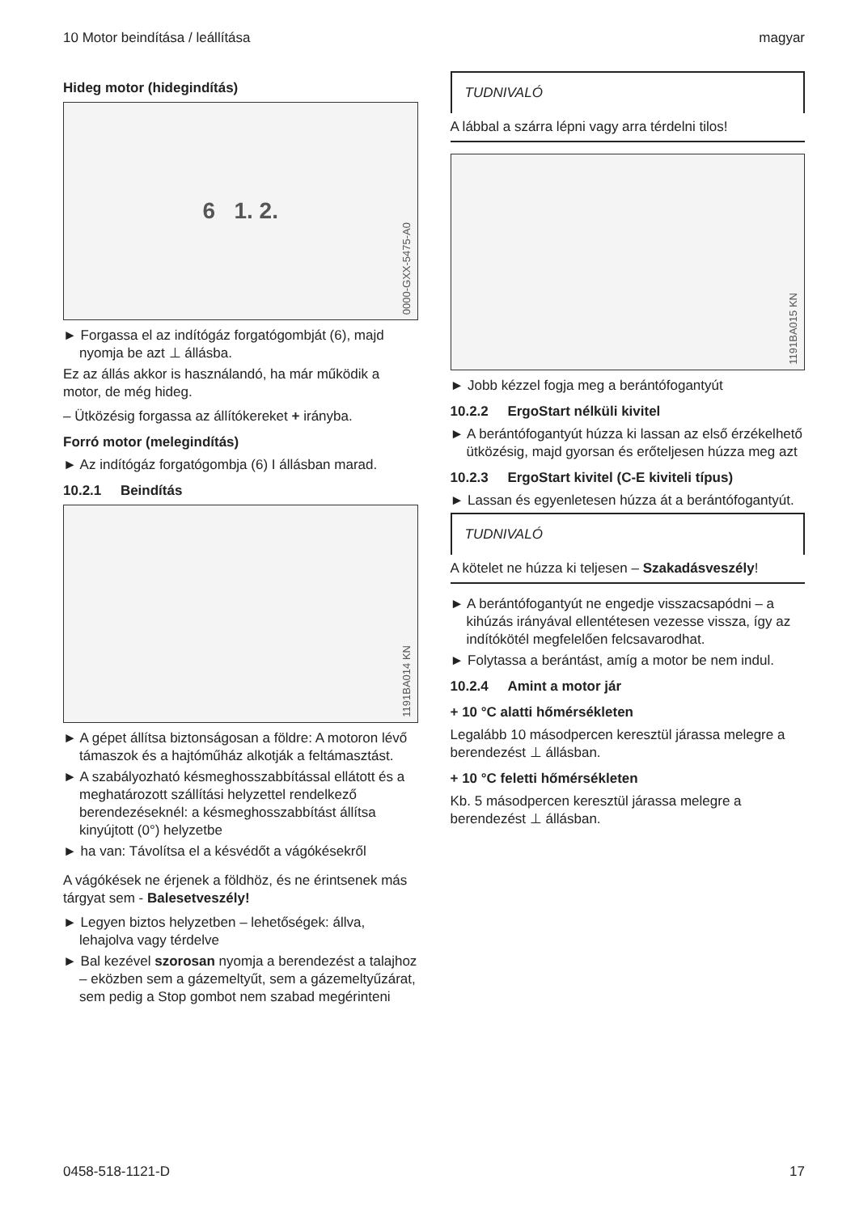10 Motor beindítása / leállítása magyar
Hideg motor (hidegindítás)
6 1. 2.
0000-GXX-5475-A0
► Forgassa el az indítógáz forgatógombját (6), majd nyomja be azt ⊥ állásba.
Ez az állás akkor is használandó, ha már működik a motor, de még hideg.
– Ütközésig forgassa az állítókereket + irányba.
Forró motor (melegindítás)
► Az indítógáz forgatógombja (6) I állásban marad.
10.2.1 Beindítás
1191BA014 KN
► A gépet állítsa biztonságosan a földre: A motoron lévő támaszok és a hajtóműház alkotják a feltámasztást.
► A szabályozható késmeghosszabbítással ellátott és a meghatározott szállítási helyzettel rendelkező berendezéseknél: a késmeghosszabbítást állítsa kinyújtott (0°) helyzetbe
► ha van: Távolítsa el a késvédőt a vágókésekről
A vágókések ne érjenek a földhöz, és ne érintsenek más tárgyat sem - Balesetveszély!
► Legyen biztos helyzetben – lehetőségek: állva, lehajolva vagy térdelve
► Bal kezével szorosan nyomja a berendezést a talajhoz – eközben sem a gázemeltyűt, sem a gázemeltyűzárat, sem pedig a Stop gombot nem szabad megérinteni
TUDNIVALÓ
A lábbal a szárra lépni vagy arra térdelni tilos!
1191BA015 KN
► Jobb kézzel fogja meg a berántófogantyút
10.2.2 ErgoStart nélküli kivitel
► A berántófogantyút húzza ki lassan az első érzékelhető ütközésig, majd gyorsan és erőteljesen húzza meg azt
10.2.3 ErgoStart kivitel (C-E kiviteli típus)
► Lassan és egyenletesen húzza át a berántófogantyút.
TUDNIVALÓ
A kötelet ne húzza ki teljesen – Szakadásveszély!
► A berántófogantyút ne engedje visszacsapódni – a kihúzás irányával ellentétesen vezesse vissza, így az indítókötél megfelelően felcsavarodhat.
► Folytassa a berántást, amíg a motor be nem indul.
10.2.4 Amint a motor jár
+ 10 °C alatti hőmérsékleten
Legalább 10 másodpercen keresztül járassa melegre a berendezést ⊥ állásban.
+ 10 °C feletti hőmérsékleten
Kb. 5 másodpercen keresztül járassa melegre a berendezést ⊥ állásban.
0458-518-1121-D 17